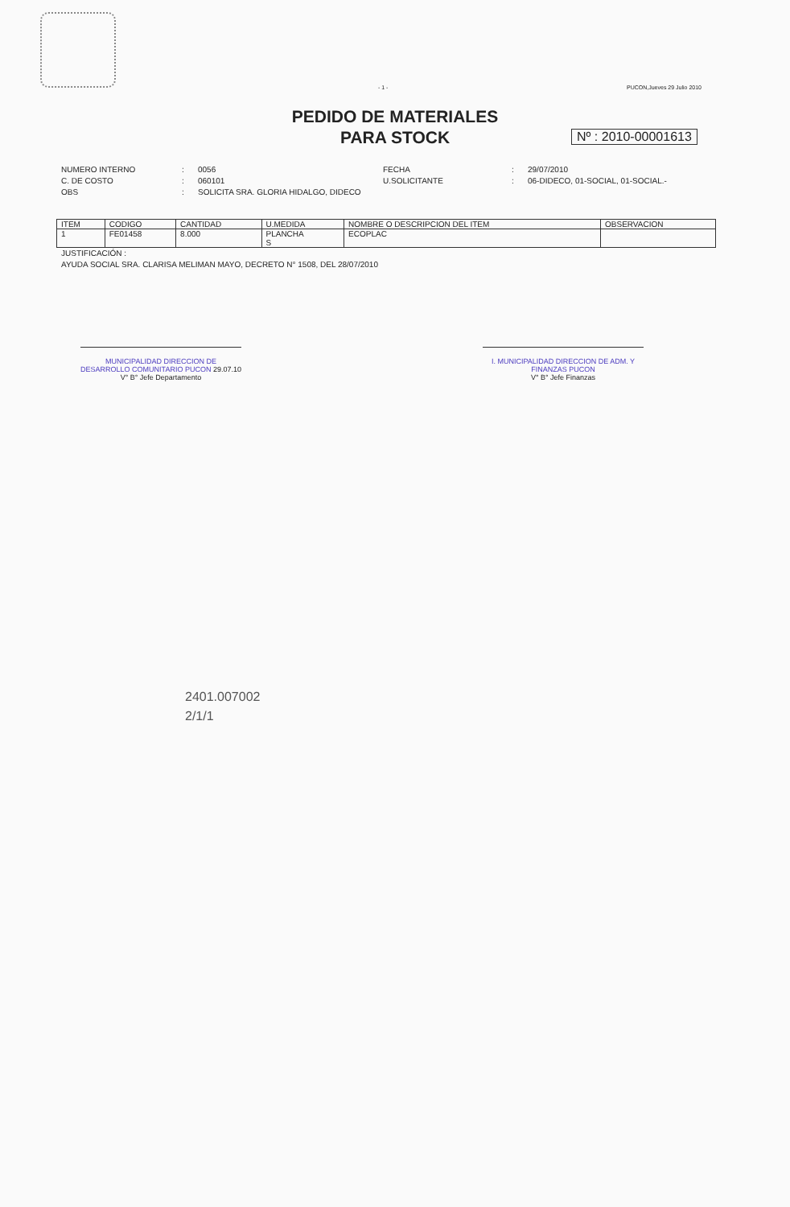- 1 - PUCON,Jueves 29 Julio 2010
PEDIDO DE MATERIALES
PARA STOCK
Nº : 2010-00001613
NUMERO INTERNO: 0056 FECHA: 29/07/2010 C. DE COSTO: 060101 U.SOLICITANTE: 06-DIDECO, 01-SOCIAL, 01-SOCIAL.- OBS: SOLICITA SRA. GLORIA HIDALGO, DIDECO
| ITEM | CODIGO | CANTIDAD | U.MEDIDA | NOMBRE O DESCRIPCION DEL ITEM | OBSERVACION |
| --- | --- | --- | --- | --- | --- |
| 1 | FE01458 | 8.000 | PLANCHA S | ECOPLAC | |
JUSTIFICACIÓN :
AYUDA SOCIAL SRA. CLARISA MELIMAN MAYO, DECRETO N° 1508, DEL 28/07/2010
MUNICIPALIDAD DIRECCION DE DESARROLLO COMUNITARIO PUCON 29.07.10
V° B° Jefe Departamento
I. MUNICIPALIDAD DIRECCION DE ADM. Y FINANZAS PUCON
V° B° Jefe Finanzas
2401.007002
2/1/1